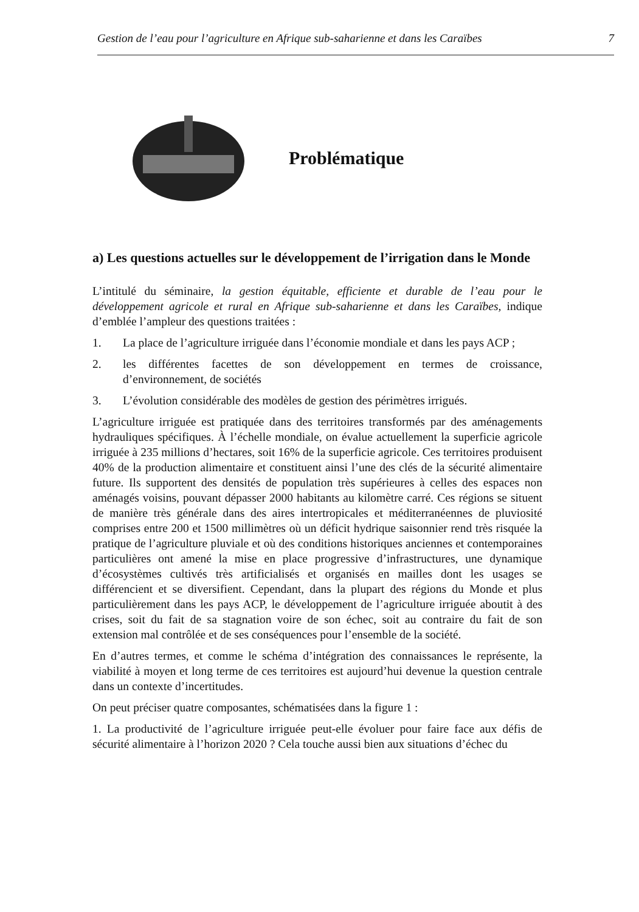Gestion de l’eau pour l’agriculture en Afrique sub-saharienne et dans les Caraïbes 7
Problématique
a) Les questions actuelles sur le développement de l’irrigation dans le Monde
L’intitulé du séminaire, la gestion équitable, efficiente et durable de l’eau pour le développement agricole et rural en Afrique sub-saharienne et dans les Caraïbes, indique d’emblée l’ampleur des questions traitées :
1. La place de l’agriculture irriguée dans l’économie mondiale et dans les pays ACP ;
2. les différentes facettes de son développement en termes de croissance, d’environnement, de sociétés
3. L’évolution considérable des modèles de gestion des périmètres irrigués.
L’agriculture irriguée est pratiquée dans des territoires transformés par des aménagements hydrauliques spécifiques. À l’échelle mondiale, on évalue actuellement la superficie agricole irriguée à 235 millions d’hectares, soit 16% de la superficie agricole. Ces territoires produisent 40% de la production alimentaire et constituent ainsi l’une des clés de la sécurité alimentaire future. Ils supportent des densités de population très supérieures à celles des espaces non aménagés voisins, pouvant dépasser 2000 habitants au kilomètre carré. Ces régions se situent de manière très générale dans des aires intertropicales et méditerranéennes de pluviosité comprises entre 200 et 1500 millimètres où un déficit hydrique saisonnier rend très risquée la pratique de l’agriculture pluviale et où des conditions historiques anciennes et contemporaines particulières ont amené la mise en place progressive d’infrastructures, une dynamique d’écosystèmes cultivés très artificialisés et organisés en mailles dont les usages se différencient et se diversifient. Cependant, dans la plupart des régions du Monde et plus particulièrement dans les pays ACP, le développement de l’agriculture irriguée aboutit à des crises, soit du fait de sa stagnation voire de son échec, soit au contraire du fait de son extension mal contrôlée et de ses conséquences pour l’ensemble de la société.
En d’autres termes, et comme le schéma d’intégration des connaissances le représente, la viabilité à moyen et long terme de ces territoires est aujourd’hui devenue la question centrale dans un contexte d’incertitudes.
On peut préciser quatre composantes, schématisées dans la figure 1 :
1. La productivité de l’agriculture irriguée peut-elle évoluer pour faire face aux défis de sécurité alimentaire à l’horizon 2020 ? Cela touche aussi bien aux situations d’échec du